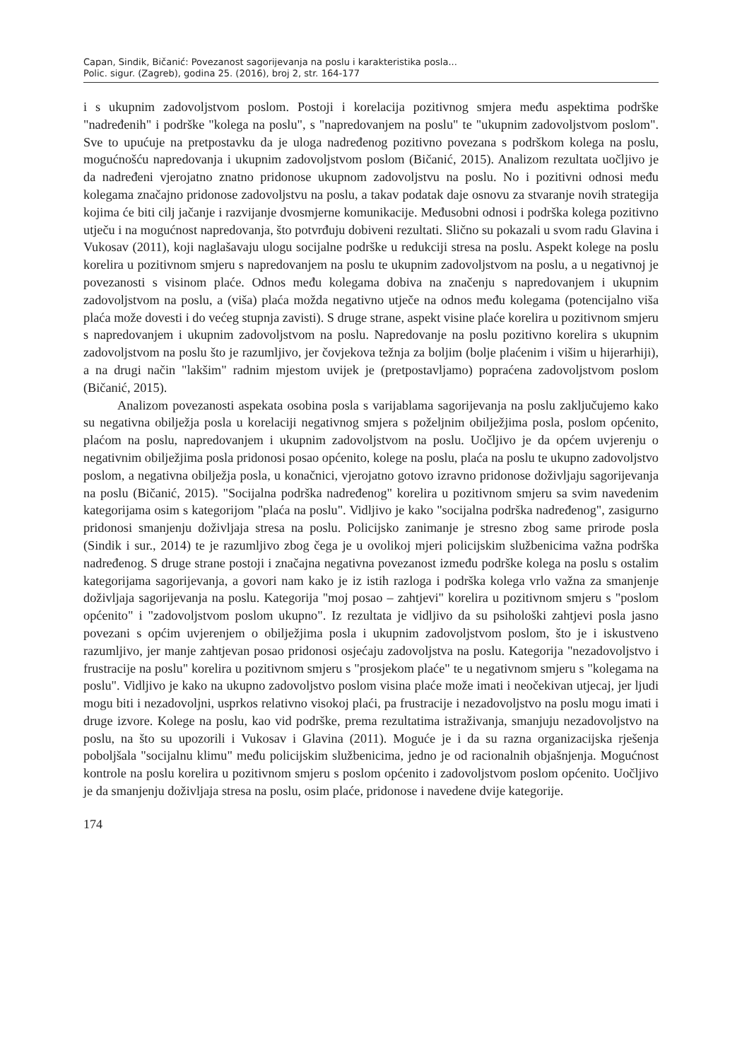Capan, Sindik, Bičanić: Povezanost sagorijevanja na poslu i karakteristika posla...
Polic. sigur. (Zagreb), godina 25. (2016), broj 2, str. 164-177
i s ukupnim zadovoljstvom poslom. Postoji i korelacija pozitivnog smjera među aspektima podrške "nadređenih" i podrške "kolega na poslu", s "napredovanjem na poslu" te "ukupnim zadovoljstvom poslom". Sve to upućuje na pretpostavku da je uloga nadređenog pozitivno povezana s podrškom kolega na poslu, mogućnošću napredovanja i ukupnim zadovoljstvom poslom (Bičanić, 2015). Analizom rezultata uočljivo je da nadređeni vjerojatno znatno pridonose ukupnom zadovoljstvu na poslu. No i pozitivni odnosi među kolegama značajno pridonose zadovoljstvu na poslu, a takav podatak daje osnovu za stvaranje novih strategija kojima će biti cilj jačanje i razvijanje dvosmjerne komunikacije. Međusobni odnosi i podrška kolega pozitivno utječu i na mogućnost napredovanja, što potvrđuju dobiveni rezultati. Slično su pokazali u svom radu Glavina i Vukosav (2011), koji naglašavaju ulogu socijalne podrške u redukciji stresa na poslu. Aspekt kolege na poslu korelira u pozitivnom smjeru s napredovanjem na poslu te ukupnim zadovoljstvom na poslu, a u negativnoj je povezanosti s visinom plaće. Odnos među kolegama dobiva na značenju s napredovanjem i ukupnim zadovoljstvom na poslu, a (viša) plaća možda negativno utječe na odnos među kolegama (potencijalno viša plaća može dovesti i do većeg stupnja zavisti). S druge strane, aspekt visine plaće korelira u pozitivnom smjeru s napredovanjem i ukupnim zadovoljstvom na poslu. Napredovanje na poslu pozitivno korelira s ukupnim zadovoljstvom na poslu što je razumljivo, jer čovjekova težnja za boljim (bolje plaćenim i višim u hijerarhiji), a na drugi način "lakšim" radnim mjestom uvijek je (pretpostavljamo) popraćena zadovoljstvom poslom (Bičanić, 2015).
Analizom povezanosti aspekata osobina posla s varijablama sagorijevanja na poslu zaključujemo kako su negativna obilježja posla u korelaciji negativnog smjera s poželjnim obilježjima posla, poslom općenito, plaćom na poslu, napredovanjem i ukupnim zadovoljstvom na poslu. Uočljivo je da općem uvjerenju o negativnim obilježjima posla pridonosi posao općenito, kolege na poslu, plaća na poslu te ukupno zadovoljstvo poslom, a negativna obilježja posla, u konačnici, vjerojatno gotovo izravno pridonose doživljaju sagorijevanja na poslu (Bičanić, 2015). "Socijalna podrška nadređenog" korelira u pozitivnom smjeru sa svim navedenim kategorijama osim s kategorijom "plaća na poslu". Vidljivo je kako "socijalna podrška nadređenog", zasigurno pridonosi smanjenju doživljaja stresa na poslu. Policijsko zanimanje je stresno zbog same prirode posla (Sindik i sur., 2014) te je razumljivo zbog čega je u ovolikoj mjeri policijskim službenicima važna podrška nadređenog. S druge strane postoji i značajna negativna povezanost između podrške kolega na poslu s ostalim kategorijama sagorijevanja, a govori nam kako je iz istih razloga i podrška kolega vrlo važna za smanjenje doživljaja sagorijevanja na poslu. Kategorija "moj posao – zahtjevi" korelira u pozitivnom smjeru s "poslom općenito" i "zadovoljstvom poslom ukupno". Iz rezultata je vidljivo da su psihološki zahtjevi posla jasno povezani s općim uvjerenjem o obilježjima posla i ukupnim zadovoljstvom poslom, što je i iskustveno razumljivo, jer manje zahtjevan posao pridonosi osjećaju zadovoljstva na poslu. Kategorija "nezadovoljstvo i frustracije na poslu" korelira u pozitivnom smjeru s "prosjekom plaće" te u negativnom smjeru s "kolegama na poslu". Vidljivo je kako na ukupno zadovoljstvo poslom visina plaće može imati i neočekivan utjecaj, jer ljudi mogu biti i nezadovoljni, usprkos relativno visokoj plaći, pa frustracije i nezadovoljstvo na poslu mogu imati i druge izvore. Kolege na poslu, kao vid podrške, prema rezultatima istraživanja, smanjuju nezadovoljstvo na poslu, na što su upozorili i Vukosav i Glavina (2011). Moguće je i da su razna organizacijska rješenja poboljšala "socijalnu klimu" među policijskim službenicima, jedno je od racionalnih objašnjenja. Mogućnost kontrole na poslu korelira u pozitivnom smjeru s poslom općenito i zadovoljstvom poslom općenito. Uočljivo je da smanjenju doživljaja stresa na poslu, osim plaće, pridonose i navedene dvije kategorije.
174